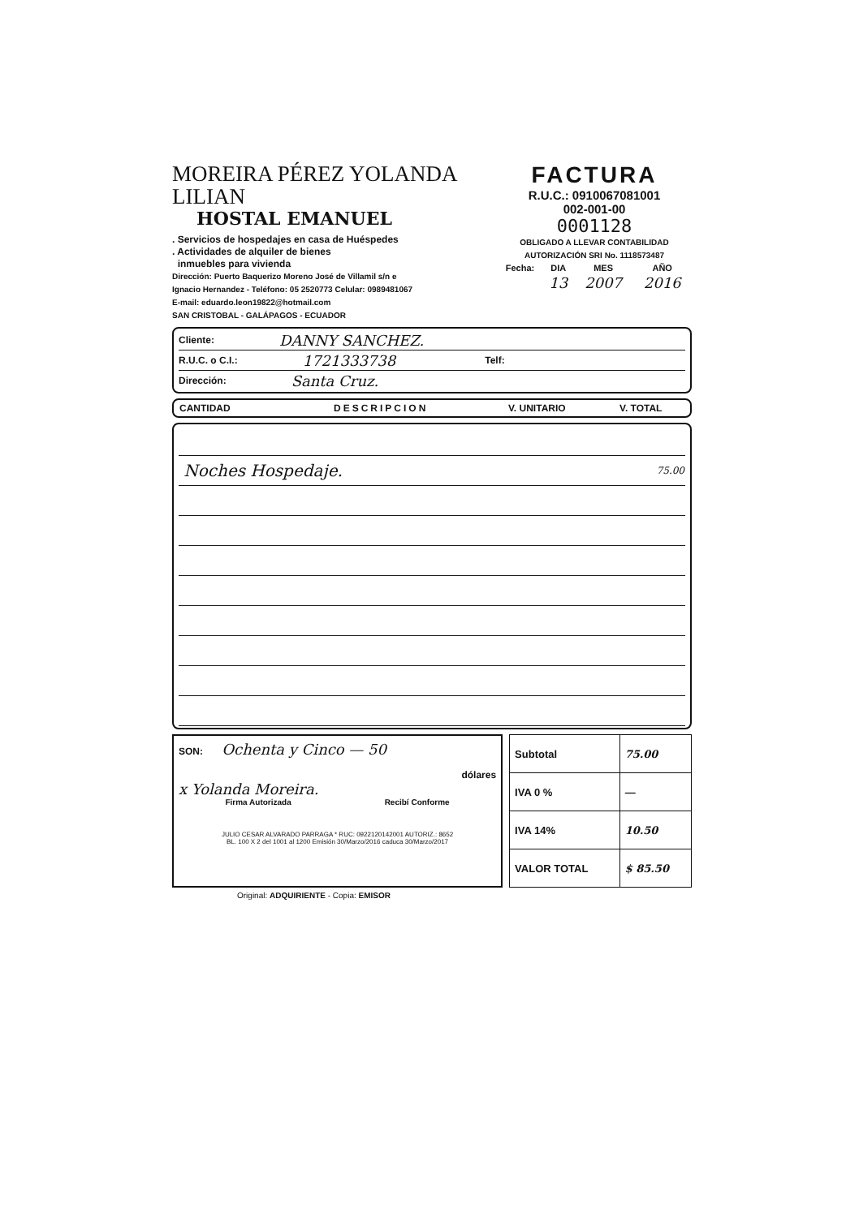MOREIRA PÉREZ YOLANDA LILIAN
HOSTAL EMANUEL
. Servicios de hospedajes en casa de Huéspedes
. Actividades de alquiler de bienes
inmuebles para vivienda
Dirección: Puerto Baquerizo Moreno José de Villamil s/n e
Ignacio Hernandez - Teléfono: 05 2520773 Celular: 0989481067
E-mail: eduardo.leon19822@hotmail.com
SAN CRISTOBAL - GALÁPAGOS - ECUADOR
FACTURA
R.U.C.: 0910067081001
002-001-00
0001128
OBLIGADO A LLEVAR CONTABILIDAD
AUTORIZACIÓN SRI No. 1118573487
| Fecha: | DIA | MES | AÑO |
| | 13 | 2007 | 2016 |
Cliente: DANNY SANCHEZ.
R.U.C. o C.I.: 1721333738 Telf:
Dirección: Santa Cruz.
| CANTIDAD | DESCRIPCION | V. UNITARIO | V. TOTAL |
| --- | --- | --- | --- |
| | Noches Hospedaje. | 75.00 |
SON: Ochenta y Cinco — 50
dólares
x Yolanda Moreira.
Firma Autorizada Recibí Conforme
JULIO CESAR ALVARADO PARRAGA * RUC: 0922120142001 AUTORIZ.: 8652
BL. 100 X 2 del 1001 al 1200 Emisión 30/Marzo/2016 caduca 30/Marzo/2017
| Subtotal | 75.00 |
| IVA 0 % | — |
| IVA 14% | 10.50 |
| VALOR TOTAL | $ 85.50 |
Original: ADQUIRIENTE - Copia: EMISOR